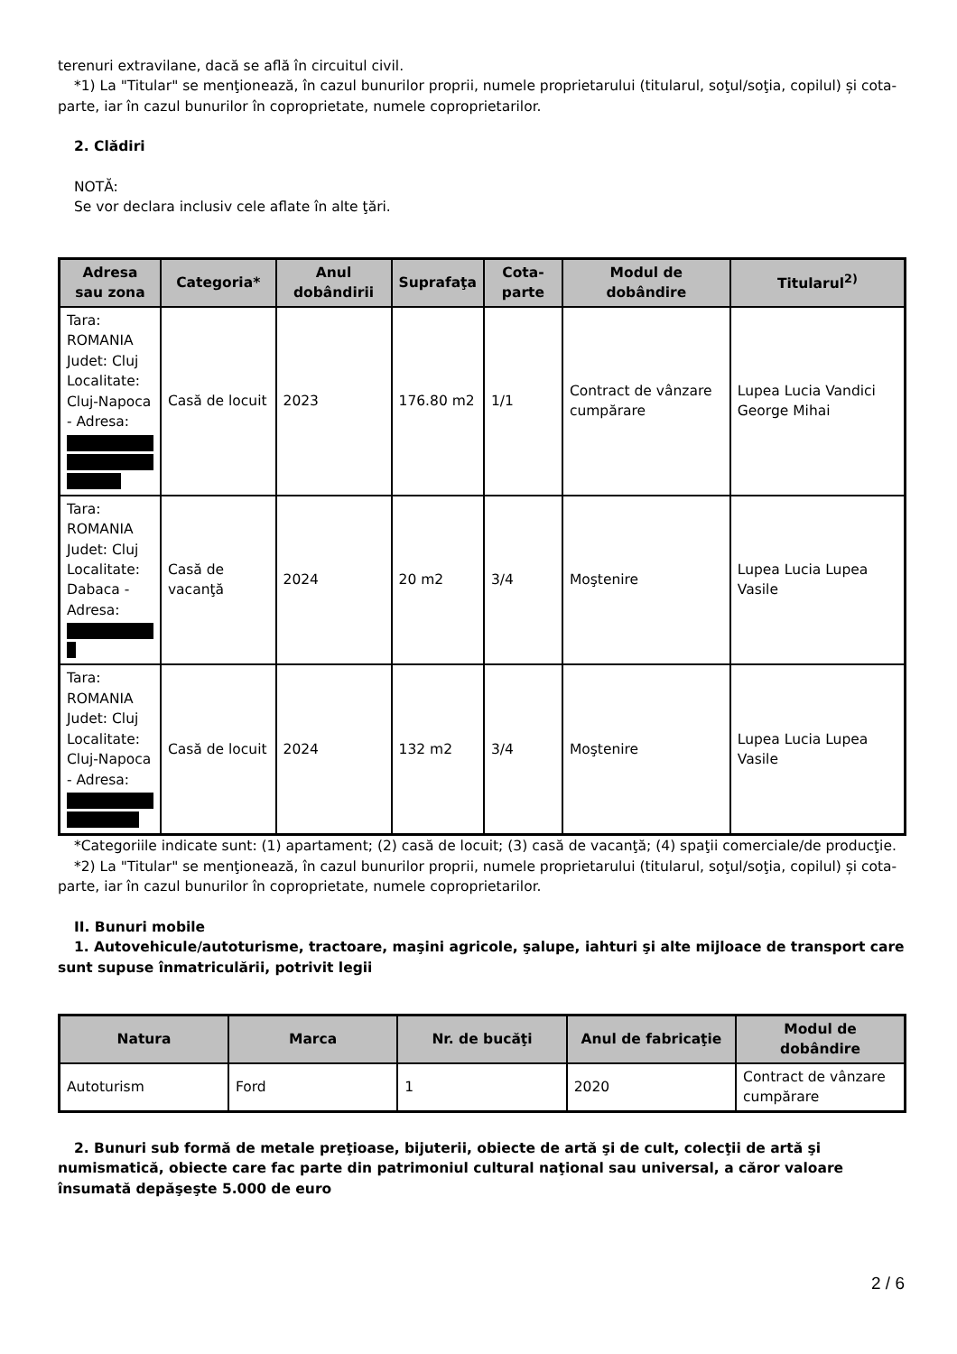terenuri extravilane, dacă se află în circuitul civil.
*1) La "Titular" se menţionează, în cazul bunurilor proprii, numele proprietarului (titularul, soţul/soţia, copilul) și cota-parte, iar în cazul bunurilor în coproprietate, numele coproprietarilor.
2. Clădiri
NOTĂ:
Se vor declara inclusiv cele aflate în alte ţări.
| Adresa sau zona | Categoria* | Anul dobândirii | Suprafaţa | Cota-parte | Modul de dobândire | Titularul<sup>2)</sup> |
| --- | --- | --- | --- | --- | --- | --- |
| Tara: ROMANIA Judet: Cluj Localitate: Cluj-Napoca - Adresa: | Casă de locuit | 2023 | 176.80 m2 | 1/1 | Contract de vânzare cumpărare | Lupea Lucia Vandici George Mihai |
| Tara: ROMANIA Judet: Cluj Localitate: Dabaca - Adresa: | Casă de vacanţă | 2024 | 20 m2 | 3/4 | Moştenire | Lupea Lucia Lupea Vasile |
| Tara: ROMANIA Judet: Cluj Localitate: Cluj-Napoca - Adresa: | Casă de locuit | 2024 | 132 m2 | 3/4 | Moştenire | Lupea Lucia Lupea Vasile |
*Categoriile indicate sunt: (1) apartament; (2) casă de locuit; (3) casă de vacanţă; (4) spaţii comerciale/de producţie.
*2) La "Titular" se menţionează, în cazul bunurilor proprii, numele proprietarului (titularul, soţul/soţia, copilul) și cota-parte, iar în cazul bunurilor în coproprietate, numele coproprietarilor.
II. Bunuri mobile
1. Autovehicule/autoturisme, tractoare, maşini agricole, şalupe, iahturi şi alte mijloace de transport care sunt supuse înmatriculării, potrivit legii
| Natura | Marca | Nr. de bucăţi | Anul de fabricaţie | Modul de dobândire |
| --- | --- | --- | --- | --- |
| Autoturism | Ford | 1 | 2020 | Contract de vânzare cumpărare |
2. Bunuri sub formă de metale preţioase, bijuterii, obiecte de artă şi de cult, colecţii de artă şi numismatică, obiecte care fac parte din patrimoniul cultural naţional sau universal, a căror valoare însumată depăşeşte 5.000 de euro
2 / 6